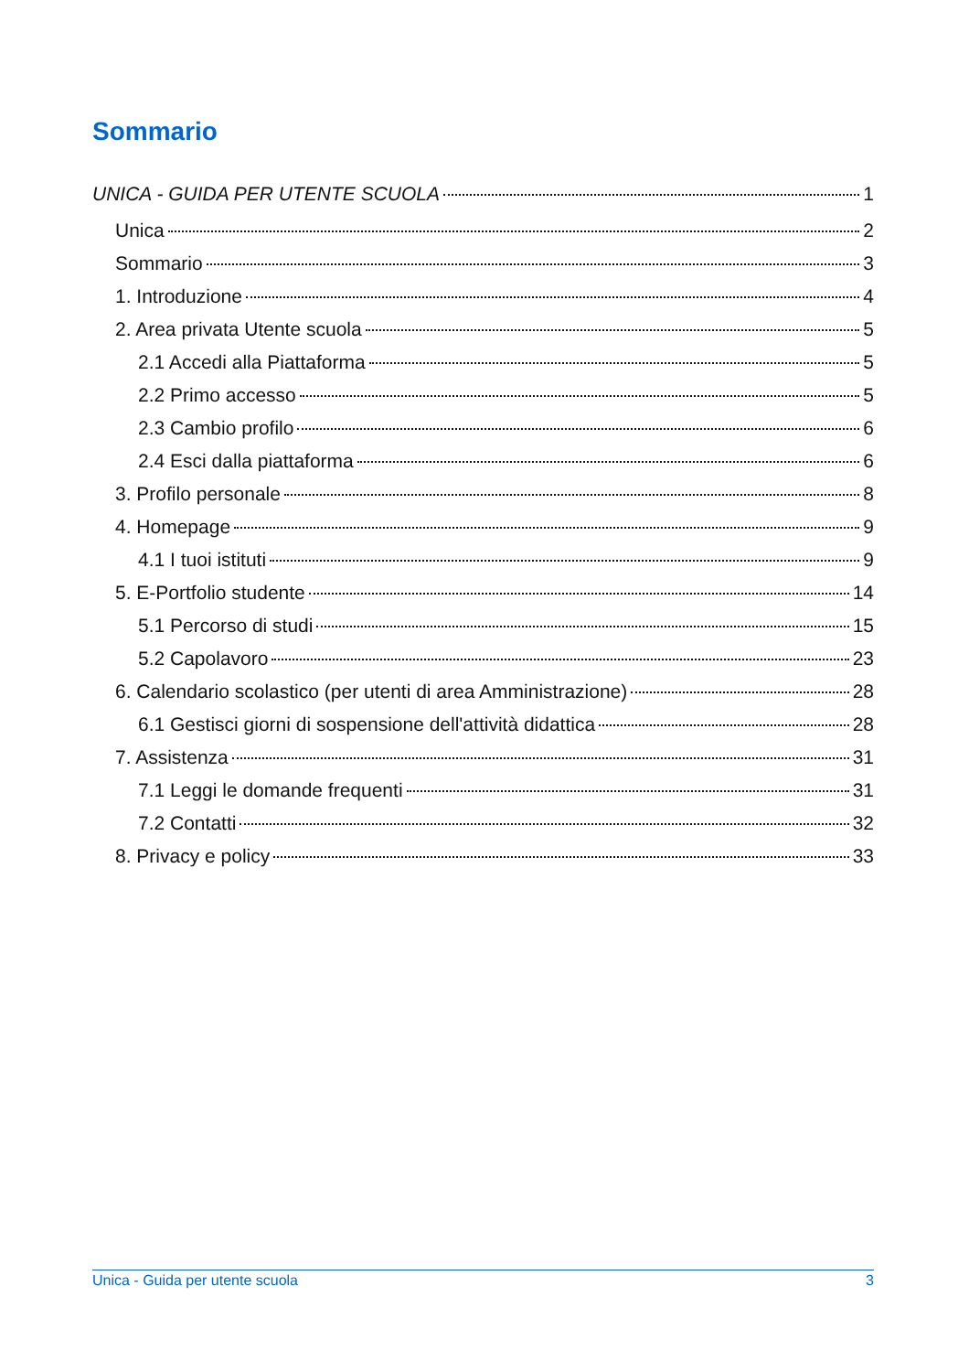Sommario
UNICA - GUIDA PER UTENTE SCUOLA 1
Unica 2
Sommario 3
1. Introduzione 4
2. Area privata Utente scuola 5
2.1 Accedi alla Piattaforma 5
2.2 Primo accesso 5
2.3 Cambio profilo 6
2.4 Esci dalla piattaforma 6
3. Profilo personale 8
4. Homepage 9
4.1 I tuoi istituti 9
5. E-Portfolio studente 14
5.1 Percorso di studi 15
5.2 Capolavoro 23
6. Calendario scolastico (per utenti di area Amministrazione) 28
6.1 Gestisci giorni di sospensione dell'attività didattica 28
7. Assistenza 31
7.1 Leggi le domande frequenti 31
7.2 Contatti 32
8. Privacy e policy 33
Unica - Guida per utente scuola 3